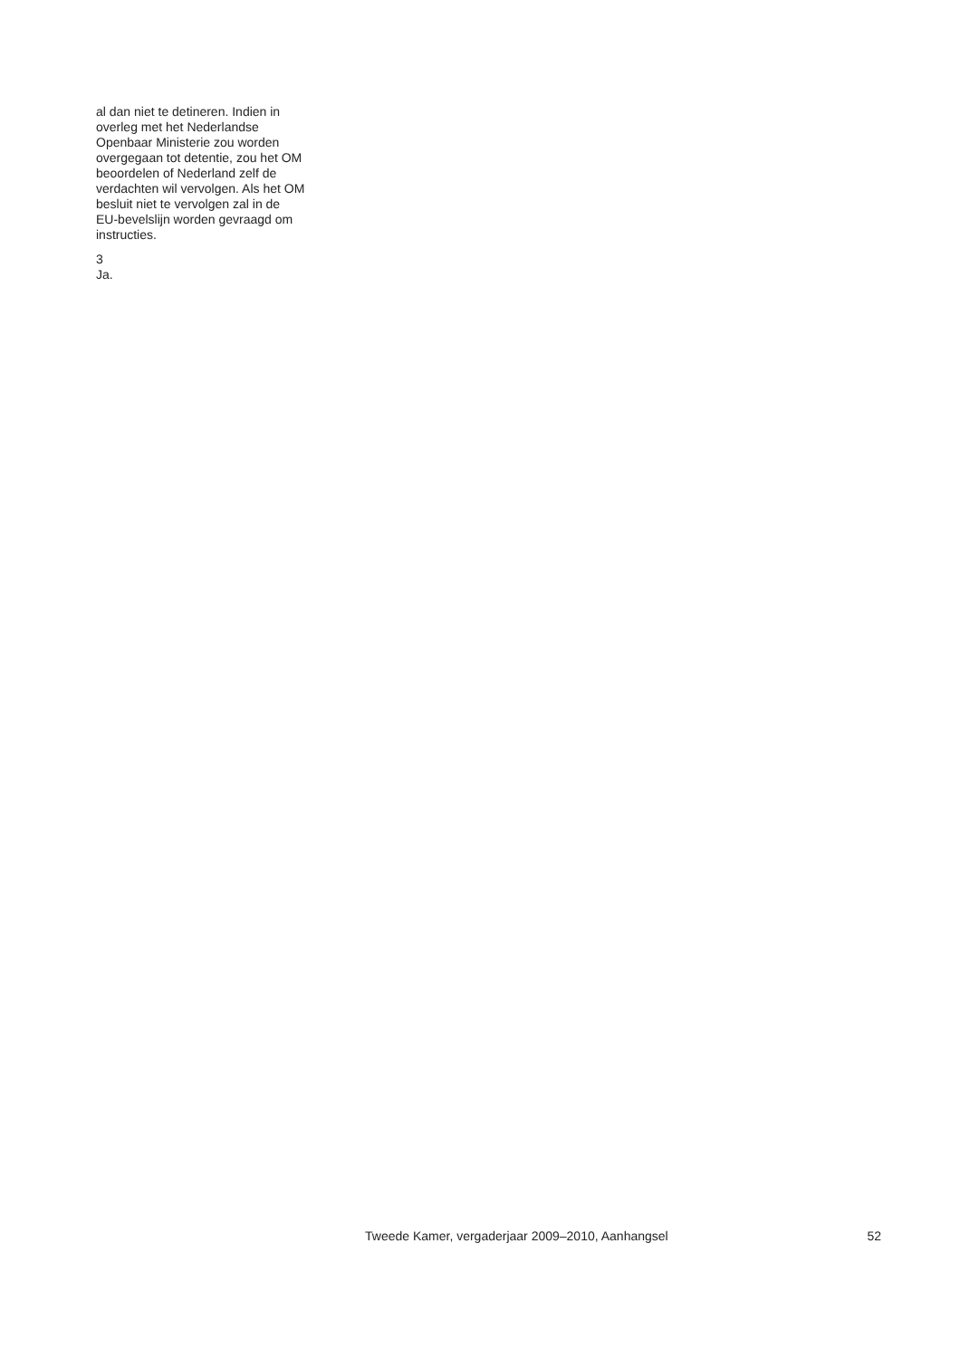al dan niet te detineren. Indien in
overleg met het Nederlandse
Openbaar Ministerie zou worden
overgegaan tot detentie, zou het OM
beoordelen of Nederland zelf de
verdachten wil vervolgen. Als het OM
besluit niet te vervolgen zal in de
EU-bevelslijn worden gevraagd om
instructies.
3
Ja.
Tweede Kamer, vergaderjaar 2009–2010, Aanhangsel 52